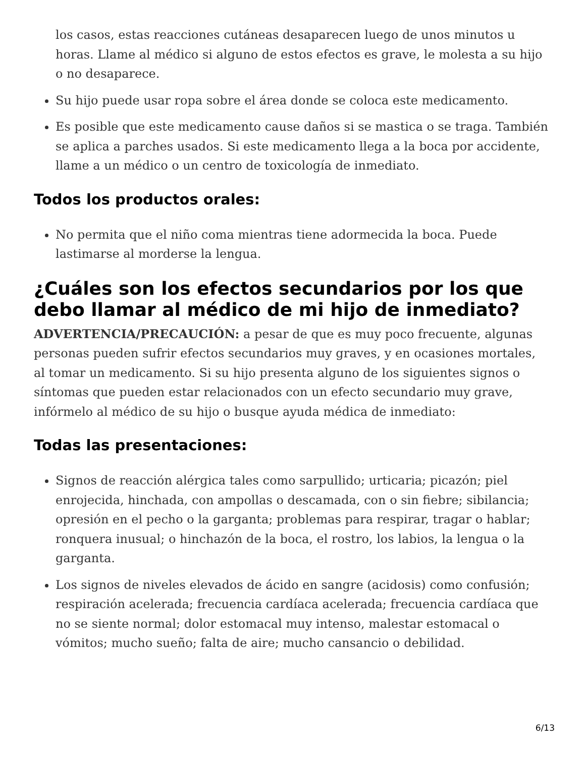los casos, estas reacciones cutáneas desaparecen luego de unos minutos u horas. Llame al médico si alguno de estos efectos es grave, le molesta a su hijo o no desaparece.
Su hijo puede usar ropa sobre el área donde se coloca este medicamento.
Es posible que este medicamento cause daños si se mastica o se traga. También se aplica a parches usados. Si este medicamento llega a la boca por accidente, llame a un médico o un centro de toxicología de inmediato.
Todos los productos orales:
No permita que el niño coma mientras tiene adormecida la boca. Puede lastimarse al morderse la lengua.
¿Cuáles son los efectos secundarios por los que debo llamar al médico de mi hijo de inmediato?
ADVERTENCIA/PRECAUCIÓN: a pesar de que es muy poco frecuente, algunas personas pueden sufrir efectos secundarios muy graves, y en ocasiones mortales, al tomar un medicamento. Si su hijo presenta alguno de los siguientes signos o síntomas que pueden estar relacionados con un efecto secundario muy grave, infórmelo al médico de su hijo o busque ayuda médica de inmediato:
Todas las presentaciones:
Signos de reacción alérgica tales como sarpullido; urticaria; picazón; piel enrojecida, hinchada, con ampollas o descamada, con o sin fiebre; sibilancia; opresión en el pecho o la garganta; problemas para respirar, tragar o hablar; ronquera inusual; o hinchazón de la boca, el rostro, los labios, la lengua o la garganta.
Los signos de niveles elevados de ácido en sangre (acidosis) como confusión; respiración acelerada; frecuencia cardíaca acelerada; frecuencia cardíaca que no se siente normal; dolor estomacal muy intenso, malestar estomacal o vómitos; mucho sueño; falta de aire; mucho cansancio o debilidad.
6/13